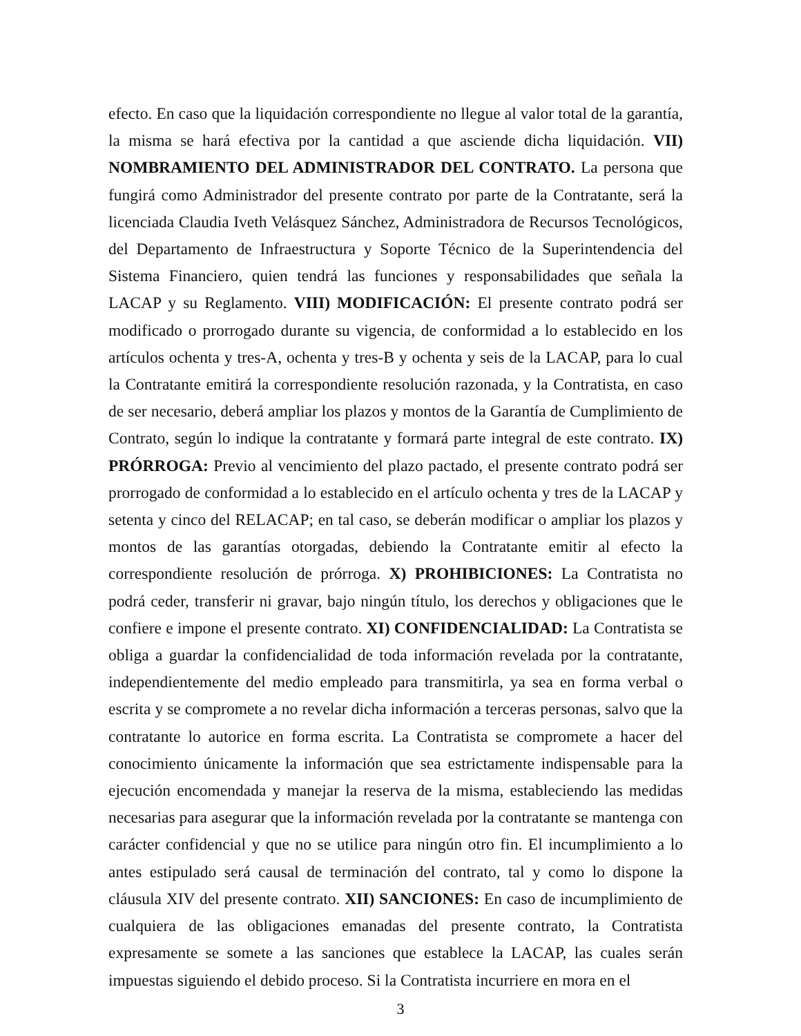efecto. En caso que la liquidación correspondiente no llegue al valor total de la garantía, la misma se hará efectiva por la cantidad a que asciende dicha liquidación. VII) NOMBRAMIENTO DEL ADMINISTRADOR DEL CONTRATO. La persona que fungirá como Administrador del presente contrato por parte de la Contratante, será la licenciada Claudia Iveth Velásquez Sánchez, Administradora de Recursos Tecnológicos, del Departamento de Infraestructura y Soporte Técnico de la Superintendencia del Sistema Financiero, quien tendrá las funciones y responsabilidades que señala la LACAP y su Reglamento. VIII) MODIFICACIÓN: El presente contrato podrá ser modificado o prorrogado durante su vigencia, de conformidad a lo establecido en los artículos ochenta y tres-A, ochenta y tres-B y ochenta y seis de la LACAP, para lo cual la Contratante emitirá la correspondiente resolución razonada, y la Contratista, en caso de ser necesario, deberá ampliar los plazos y montos de la Garantía de Cumplimiento de Contrato, según lo indique la contratante y formará parte integral de este contrato. IX) PRÓRROGA: Previo al vencimiento del plazo pactado, el presente contrato podrá ser prorrogado de conformidad a lo establecido en el artículo ochenta y tres de la LACAP y setenta y cinco del RELACAP; en tal caso, se deberán modificar o ampliar los plazos y montos de las garantías otorgadas, debiendo la Contratante emitir al efecto la correspondiente resolución de prórroga. X) PROHIBICIONES: La Contratista no podrá ceder, transferir ni gravar, bajo ningún título, los derechos y obligaciones que le confiere e impone el presente contrato. XI) CONFIDENCIALIDAD: La Contratista se obliga a guardar la confidencialidad de toda información revelada por la contratante, independientemente del medio empleado para transmitirla, ya sea en forma verbal o escrita y se compromete a no revelar dicha información a terceras personas, salvo que la contratante lo autorice en forma escrita. La Contratista se compromete a hacer del conocimiento únicamente la información que sea estrictamente indispensable para la ejecución encomendada y manejar la reserva de la misma, estableciendo las medidas necesarias para asegurar que la información revelada por la contratante se mantenga con carácter confidencial y que no se utilice para ningún otro fin. El incumplimiento a lo antes estipulado será causal de terminación del contrato, tal y como lo dispone la cláusula XIV del presente contrato. XII) SANCIONES: En caso de incumplimiento de cualquiera de las obligaciones emanadas del presente contrato, la Contratista expresamente se somete a las sanciones que establece la LACAP, las cuales serán impuestas siguiendo el debido proceso. Si la Contratista incurriere en mora en el
3